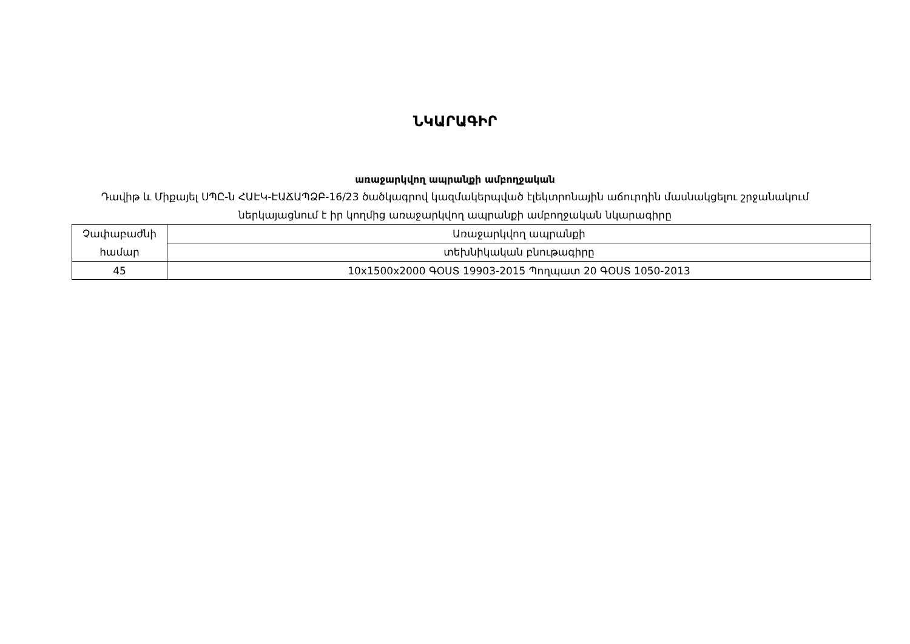ՆԿԱՐԱԳԻՐ
առաջարկվող ապրանքի ամբողջական
Դավիթ և Միքայել ՍՊԸ-ն ՀԱԷԿ-ԷԱՃԱՊՁԲ-16/23 ծածկագրով կազմակերպված էլեկտրոնային աճուրդին մասնակցելու շրջանակում ներկայացնում է իր կողմից առաջարկվող ապրանքի ամբողջական նկարագիրը
| Չափաբաժնի համար | Առաջարկվող ապրանքի |
| | տեխնիկական բնութագիրը |
| 45 | 10x1500x2000 ԳՕՍՏ 19903-2015 Պողպատ 20 ԳՕՍՏ 1050-2013 |